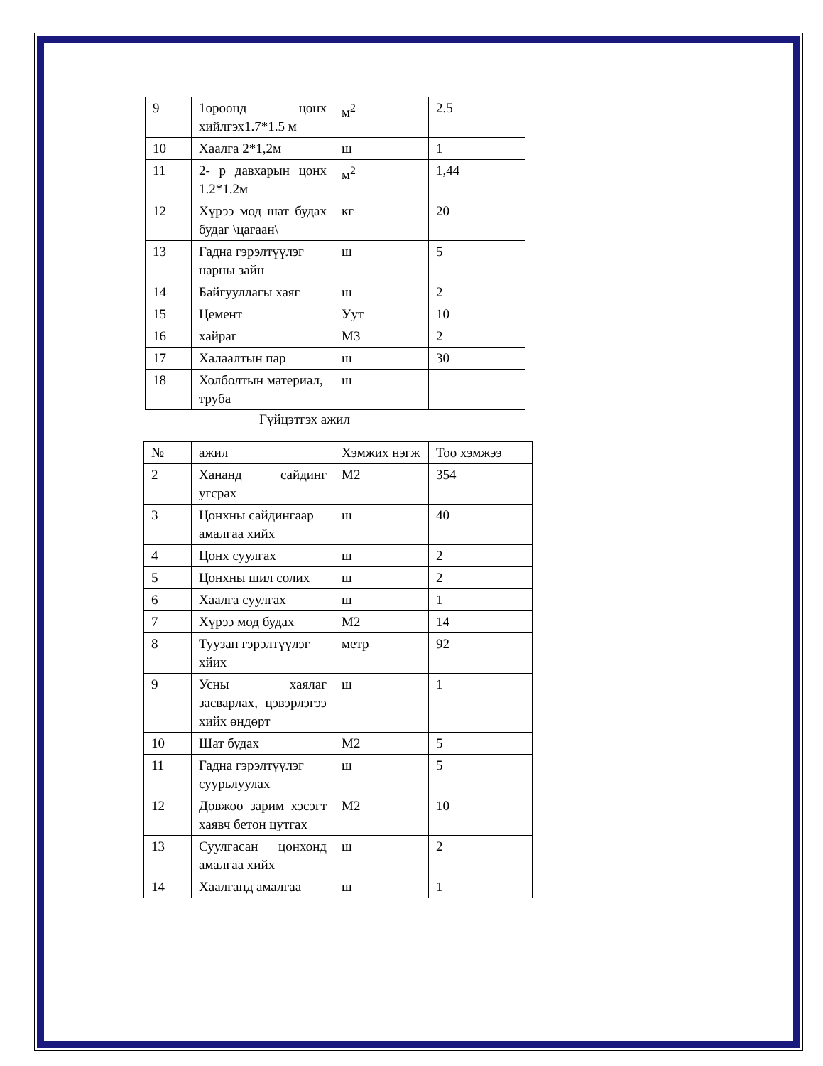| 9 | 1өрөөнд цонх хийлгэх1.7*1.5 м | м<sup>2</sup> | 2.5 |
| 10 | Хаалга 2*1,2м | ш | 1 |
| 11 | 2- р давхарын цонх 1.2*1.2м | м<sup>2</sup> | 1,44 |
| 12 | Хүрээ мод шат будах будаг \цагаан\ | кг | 20 |
| 13 | Гадна гэрэлтүүлэг нарны зайн | ш | 5 |
| 14 | Байгууллагы хаяг | ш | 2 |
| 15 | Цемент | Уут | 10 |
| 16 | хайраг | М3 | 2 |
| 17 | Халаалтын пар | ш | 30 |
| 18 | Холболтын материал, труба | ш | |
Гүйцэтгэх ажил
| № | ажил | Хэмжих нэгж | Тоо хэмжээ |
| 2 | Хананд сайдинг угсрах | М2 | 354 |
| 3 | Цонхны сайдингаар амалгаа хийх | ш | 40 |
| 4 | Цонх суулгах | ш | 2 |
| 5 | Цонхны шил солих | ш | 2 |
| 6 | Хаалга суулгах | ш | 1 |
| 7 | Хүрээ мод будах | М2 | 14 |
| 8 | Туузан гэрэлтүүлэг хйих | метр | 92 |
| 9 | Усны хаялаг засварлах, цэвэрлэгээ хийх өндөрт | ш | 1 |
| 10 | Шат будах | М2 | 5 |
| 11 | Гадна гэрэлтүүлэг суурьлуулах | ш | 5 |
| 12 | Довжоо зарим хэсэгт хаявч бетон цутгах | М2 | 10 |
| 13 | Суулгасан цонхонд амалгаа хийх | ш | 2 |
| 14 | Хаалганд амалгаа | ш | 1 |